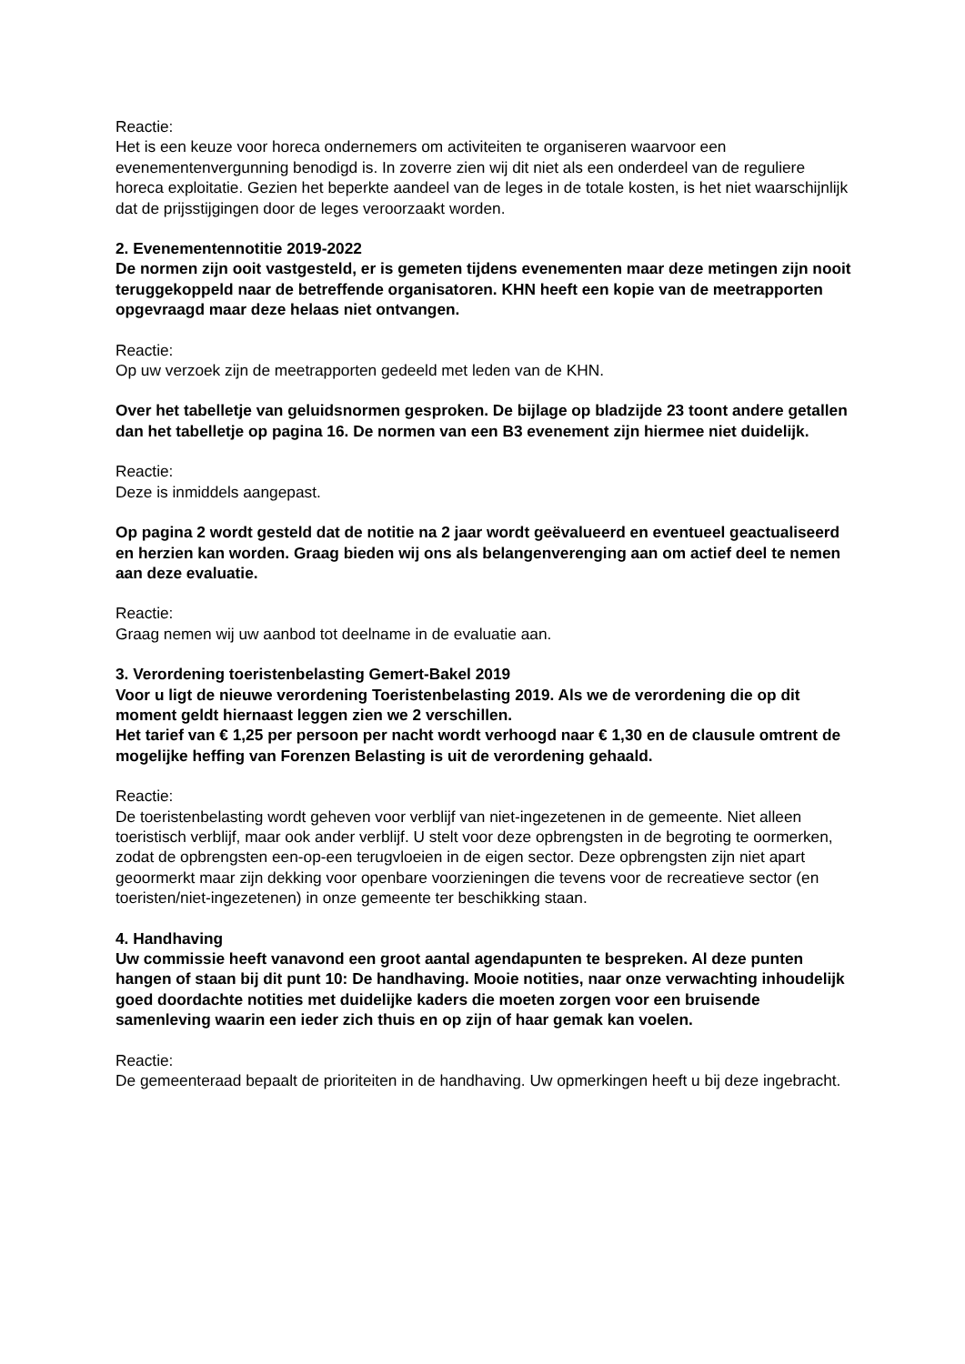Reactie:
Het is een keuze voor horeca ondernemers om activiteiten te organiseren waarvoor een evenementenvergunning benodigd is. In zoverre zien wij dit niet als een onderdeel van de reguliere horeca exploitatie. Gezien het beperkte aandeel van de leges in de totale kosten, is het niet waarschijnlijk dat de prijsstijgingen door de leges veroorzaakt worden.
2. Evenementennotitie 2019-2022
De normen zijn ooit vastgesteld, er is gemeten tijdens evenementen maar deze metingen zijn nooit teruggekoppeld naar de betreffende organisatoren. KHN heeft een kopie van de meetrapporten opgevraagd maar deze helaas niet ontvangen.
Reactie:
Op uw verzoek zijn de meetrapporten gedeeld met leden van de KHN.
Over het tabelletje van geluidsnormen gesproken. De bijlage op bladzijde 23 toont andere getallen dan het tabelletje op pagina 16. De normen van een B3 evenement zijn hiermee niet duidelijk.
Reactie:
Deze is inmiddels aangepast.
Op pagina 2 wordt gesteld dat de notitie na 2 jaar wordt geëvalueerd en eventueel geactualiseerd en herzien kan worden. Graag bieden wij ons als belangenverenging aan om actief deel te nemen aan deze evaluatie.
Reactie:
Graag nemen wij uw aanbod tot deelname in de evaluatie aan.
3. Verordening toeristenbelasting Gemert-Bakel 2019
Voor u ligt de nieuwe verordening Toeristenbelasting 2019. Als we de verordening die op dit moment geldt hiernaast leggen zien we 2 verschillen.
Het tarief van € 1,25 per persoon per nacht wordt verhoogd naar € 1,30 en de clausule omtrent de mogelijke heffing van Forenzen Belasting is uit de verordening gehaald.
Reactie:
De toeristenbelasting wordt geheven voor verblijf van niet-ingezetenen in de gemeente. Niet alleen toeristisch verblijf, maar ook ander verblijf. U stelt voor deze opbrengsten in de begroting te oormerken, zodat de opbrengsten een-op-een terugvloeien in de eigen sector. Deze opbrengsten zijn niet apart geoormerkt maar zijn dekking voor openbare voorzieningen die tevens voor de recreatieve sector (en toeristen/niet-ingezetenen) in onze gemeente ter beschikking staan.
4. Handhaving
Uw commissie heeft vanavond een groot aantal agendapunten te bespreken. Al deze punten hangen of staan bij dit punt 10: De handhaving. Mooie notities, naar onze verwachting inhoudelijk goed doordachte notities met duidelijke kaders die moeten zorgen voor een bruisende samenleving waarin een ieder zich thuis en op zijn of haar gemak kan voelen.
Reactie:
De gemeenteraad bepaalt de prioriteiten in de handhaving. Uw opmerkingen heeft u bij deze ingebracht.